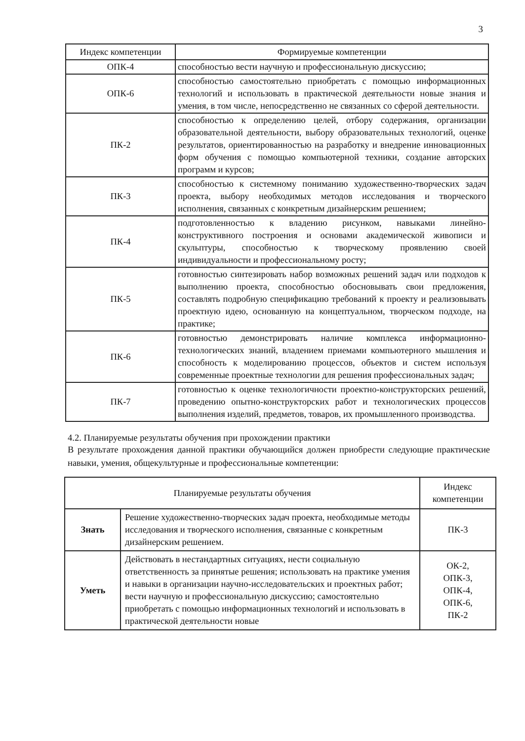3
| Индекс компетенции | Формируемые компетенции |
| --- | --- |
| ОПК-4 | способностью вести научную и профессиональную дискуссию; |
| ОПК-6 | способностью самостоятельно приобретать с помощью информационных технологий и использовать в практической деятельности новые знания и умения, в том числе, непосредственно не связанных со сферой деятельности. |
| ПК-2 | способностью к определению целей, отбору содержания, организации образовательной деятельности, выбору образовательных технологий, оценке результатов, ориентированностью на разработку и внедрение инновационных форм обучения с помощью компьютерной техники, создание авторских программ и курсов; |
| ПК-3 | способностью к системному пониманию художественно-творческих задач проекта, выбору необходимых методов исследования и творческого исполнения, связанных с конкретным дизайнерским решением; |
| ПК-4 | подготовленностью к владению рисунком, навыками линейно-конструктивного построения и основами академической живописи и скульптуры, способностью к творческому проявлению своей индивидуальности и профессиональному росту; |
| ПК-5 | готовностью синтезировать набор возможных решений задач или подходов к выполнению проекта, способностью обосновывать свои предложения, составлять подробную спецификацию требований к проекту и реализовывать проектную идею, основанную на концептуальном, творческом подходе, на практике; |
| ПК-6 | готовностью демонстрировать наличие комплекса информационно-технологических знаний, владением приемами компьютерного мышления и способность к моделированию процессов, объектов и систем используя современные проектные технологии для решения профессиональных задач; |
| ПК-7 | готовностью к оценке технологичности проектно-конструкторских решений, проведению опытно-конструкторских работ и технологических процессов выполнения изделий, предметов, товаров, их промышленного производства. |
4.2. Планируемые результаты обучения при прохождении практики
В результате прохождения данной практики обучающийся должен приобрести следующие практические навыки, умения, общекультурные и профессиональные компетенции:
| Планируемые результаты обучения | | Индекс компетенции |
| --- | --- | --- |
| Знать | Решение художественно-творческих задач проекта, необходимые методы исследования и творческого исполнения, связанные с конкретным дизайнерским решением. | ПК-3 |
| Уметь | Действовать в нестандартных ситуациях, нести социальную ответственность за принятые решения; использовать на практике умения и навыки в организации научно-исследовательских и проектных работ; вести научную и профессиональную дискуссию; самостоятельно приобретать с помощью информационных технологий и использовать в практической деятельности новые | ОК-2, ОПК-3, ОПК-4, ОПК-6, ПК-2 |